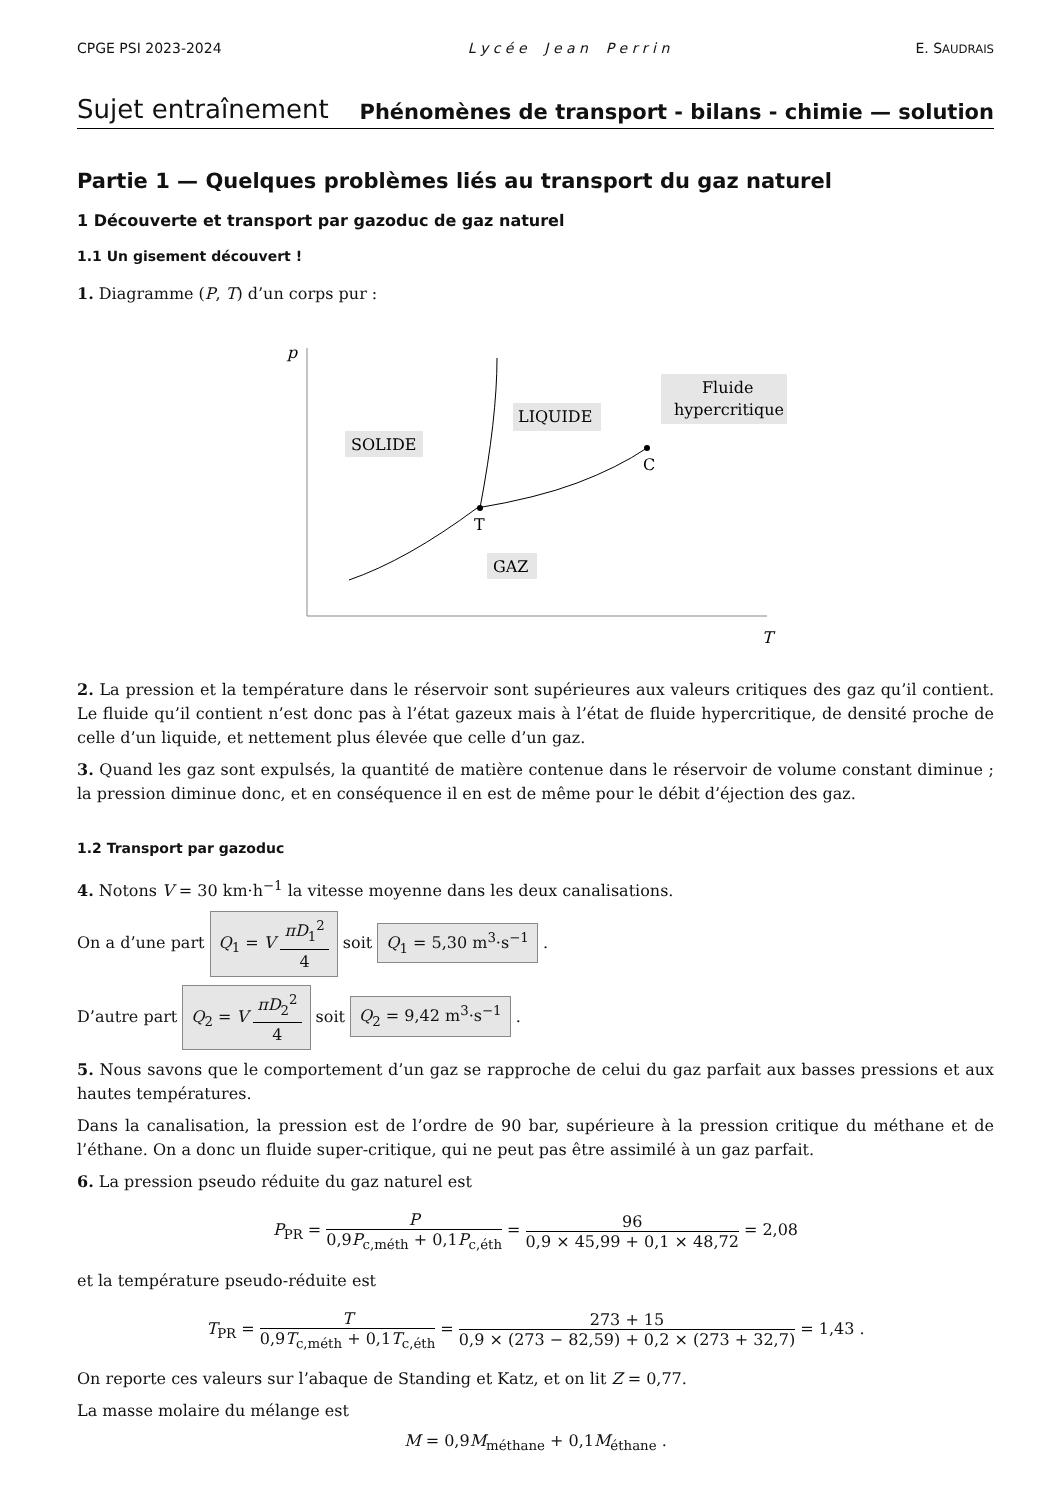CPGE PSI 2023-2024 L y c é e J e a n P e r r i n E. SAUDRAIS
Sujet entraînement Phénomènes de transport - bilans - chimie — solution
Partie 1 — Quelques problèmes liés au transport du gaz naturel
1 Découverte et transport par gazoduc de gaz naturel
1.1 Un gisement découvert !
1. Diagramme (P, T) d’un corps pur :
p
T
T
C
SOLIDE
LIQUIDE
Fluide
hypercritique
GAZ
2. La pression et la température dans le réservoir sont supérieures aux valeurs critiques des gaz qu’il contient. Le fluide qu’il contient n’est donc pas à l’état gazeux mais à l’état de fluide hypercritique, de densité proche de celle d’un liquide, et nettement plus élevée que celle d’un gaz.
3. Quand les gaz sont expulsés, la quantité de matière contenue dans le réservoir de volume constant diminue ; la pression diminue donc, et en conséquence il en est de même pour le débit d’éjection des gaz.
1.2 Transport par gazoduc
4. Notons V = 30 km·h<sup>−1</sup> la vitesse moyenne dans les deux canalisations.
On a d’une part Q<sub>1</sub> = V πD<sub>1</sub><sup>2</sup> 4 soit Q<sub>1</sub> = 5,30 m<sup>3</sup>·s<sup>−1</sup> .
D’autre part Q<sub>2</sub> = V πD<sub>2</sub><sup>2</sup> 4 soit Q<sub>2</sub> = 9,42 m<sup>3</sup>·s<sup>−1</sup> .
5. Nous savons que le comportement d’un gaz se rapproche de celui du gaz parfait aux basses pressions et aux hautes températures.
Dans la canalisation, la pression est de l’ordre de 90 bar, supérieure à la pression critique du méthane et de l’éthane. On a donc un fluide super-critique, qui ne peut pas être assimilé à un gaz parfait.
6. La pression pseudo réduite du gaz naturel est
P<sub>PR</sub> = P 0,9P<sub>c,méth</sub> + 0,1P<sub>c,éth</sub> = 96 0,9 × 45,99 + 0,1 × 48,72 = 2,08
et la température pseudo-réduite est
T<sub>PR</sub> = T 0,9T<sub>c,méth</sub> + 0,1T<sub>c,éth</sub> = 273 + 15 0,9 × (273 − 82,59) + 0,2 × (273 + 32,7) = 1,43 .
On reporte ces valeurs sur l’abaque de Standing et Katz, et on lit Z = 0,77.
La masse molaire du mélange est
M = 0,9M<sub>méthane</sub> + 0,1M<sub>éthane</sub> .